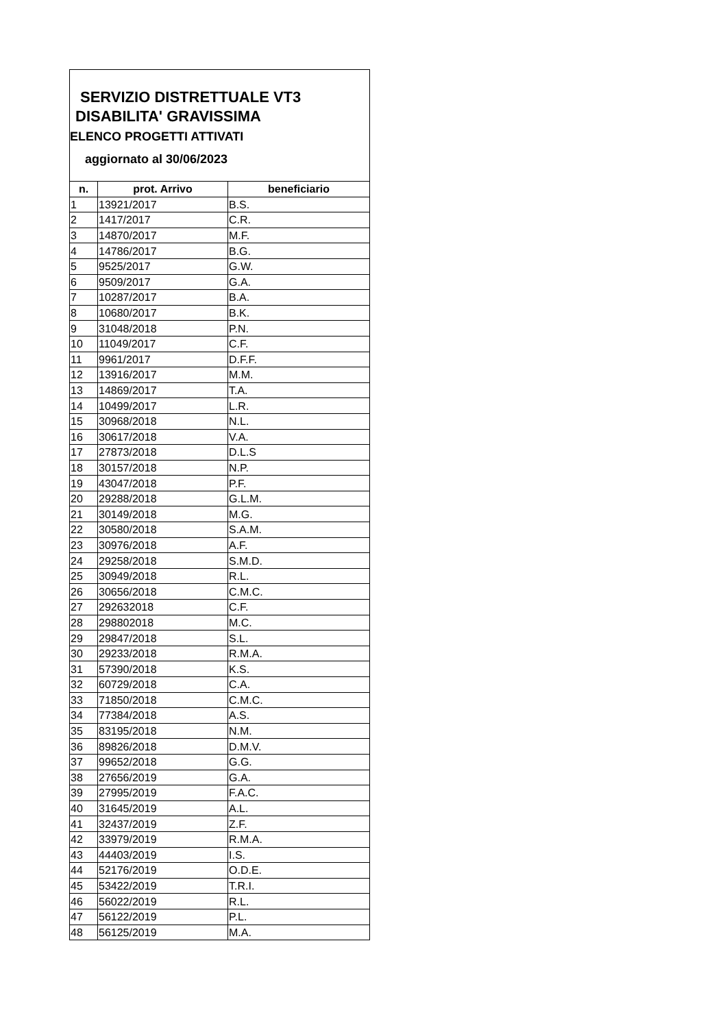SERVIZIO DISTRETTUALE VT3
DISABILITA' GRAVISSIMA
ELENCO PROGETTI ATTIVATI
aggiornato al 30/06/2023
| n. | prot. Arrivo | beneficiario |
| --- | --- | --- |
| 1 | 13921/2017 | B.S. |
| 2 | 1417/2017 | C.R. |
| 3 | 14870/2017 | M.F. |
| 4 | 14786/2017 | B.G. |
| 5 | 9525/2017 | G.W. |
| 6 | 9509/2017 | G.A. |
| 7 | 10287/2017 | B.A. |
| 8 | 10680/2017 | B.K. |
| 9 | 31048/2018 | P.N. |
| 10 | 11049/2017 | C.F. |
| 11 | 9961/2017 | D.F.F. |
| 12 | 13916/2017 | M.M. |
| 13 | 14869/2017 | T.A. |
| 14 | 10499/2017 | L.R. |
| 15 | 30968/2018 | N.L. |
| 16 | 30617/2018 | V.A. |
| 17 | 27873/2018 | D.L.S |
| 18 | 30157/2018 | N.P. |
| 19 | 43047/2018 | P.F. |
| 20 | 29288/2018 | G.L.M. |
| 21 | 30149/2018 | M.G. |
| 22 | 30580/2018 | S.A.M. |
| 23 | 30976/2018 | A.F. |
| 24 | 29258/2018 | S.M.D. |
| 25 | 30949/2018 | R.L. |
| 26 | 30656/2018 | C.M.C. |
| 27 | 292632018 | C.F. |
| 28 | 298802018 | M.C. |
| 29 | 29847/2018 | S.L. |
| 30 | 29233/2018 | R.M.A. |
| 31 | 57390/2018 | K.S. |
| 32 | 60729/2018 | C.A. |
| 33 | 71850/2018 | C.M.C. |
| 34 | 77384/2018 | A.S. |
| 35 | 83195/2018 | N.M. |
| 36 | 89826/2018 | D.M.V. |
| 37 | 99652/2018 | G.G. |
| 38 | 27656/2019 | G.A. |
| 39 | 27995/2019 | F.A.C. |
| 40 | 31645/2019 | A.L. |
| 41 | 32437/2019 | Z.F. |
| 42 | 33979/2019 | R.M.A. |
| 43 | 44403/2019 | I.S. |
| 44 | 52176/2019 | O.D.E. |
| 45 | 53422/2019 | T.R.I. |
| 46 | 56022/2019 | R.L. |
| 47 | 56122/2019 | P.L. |
| 48 | 56125/2019 | M.A. |